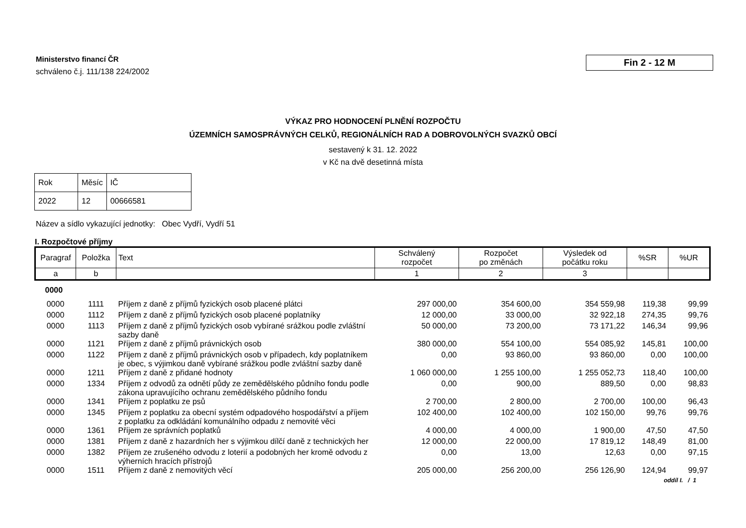Ministerstvo financí ČR
schváleno č.j. 111/138 224/2002
Fin 2 - 12 M
VÝKAZ PRO HODNOCENÍ PLNĚNÍ ROZPOČTU
ÚZEMNÍCH SAMOSPRÁVNÝCH CELKŮ, REGIONÁLNÍCH RAD A DOBROVOLNÝCH SVAZKŮ OBCÍ
sestavený k 31. 12. 2022
v Kč na dvě desetinná místa
| Rok | Měsíc | IČ |
| 2022 | 12 | 00666581 |
Název a sídlo vykazující jednotky: Obec Vydří, Vydří 51
I. Rozpočtové příjmy
| Paragraf | Položka | Text | Schválený rozpočet | Rozpočet po změnách | Výsledek od počátku roku | %SR | %UR |
| --- | --- | --- | --- | --- | --- | --- | --- |
| a | b | | 1 | 2 | 3 | | |
| 0000 | | | | | | | |
| 0000 | 1111 | Příjem z daně z příjmů fyzických osob placené plátci | 297 000,00 | 354 600,00 | 354 559,98 | 119,38 | 99,99 |
| 0000 | 1112 | Příjem z daně z příjmů fyzických osob placené poplatníky | 12 000,00 | 33 000,00 | 32 922,18 | 274,35 | 99,76 |
| 0000 | 1113 | Příjem z daně z příjmů fyzických osob vybírané srážkou podle zvláštní sazby daně | 50 000,00 | 73 200,00 | 73 171,22 | 146,34 | 99,96 |
| 0000 | 1121 | Příjem z daně z příjmů právnických osob | 380 000,00 | 554 100,00 | 554 085,92 | 145,81 | 100,00 |
| 0000 | 1122 | Příjem z daně z příjmů právnických osob v případech, kdy poplatníkem je obec, s výjimkou daně vybírané srážkou podle zvláštní sazby daně | 0,00 | 93 860,00 | 93 860,00 | 0,00 | 100,00 |
| 0000 | 1211 | Příjem z daně z přidané hodnoty | 1 060 000,00 | 1 255 100,00 | 1 255 052,73 | 118,40 | 100,00 |
| 0000 | 1334 | Příjem z odvodů za odnětí půdy ze zemědělského půdního fondu podle zákona upravujícího ochranu zemědělského půdního fondu | 0,00 | 900,00 | 889,50 | 0,00 | 98,83 |
| 0000 | 1341 | Příjem z poplatku ze psů | 2 700,00 | 2 800,00 | 2 700,00 | 100,00 | 96,43 |
| 0000 | 1345 | Příjem z poplatku za obecní systém odpadového hospodářství a příjem z poplatku za odkládání komunálního odpadu z nemovité věci | 102 400,00 | 102 400,00 | 102 150,00 | 99,76 | 99,76 |
| 0000 | 1361 | Příjem ze správních poplatků | 4 000,00 | 4 000,00 | 1 900,00 | 47,50 | 47,50 |
| 0000 | 1381 | Příjem z daně z hazardních her s výjimkou dílčí daně z technických her | 12 000,00 | 22 000,00 | 17 819,12 | 148,49 | 81,00 |
| 0000 | 1382 | Příjem ze zrušeného odvodu z loterií a podobných her kromě odvodu z výherních hracích přístrojů | 0,00 | 13,00 | 12,63 | 0,00 | 97,15 |
| 0000 | 1511 | Příjem z daně z nemovitých věcí | 205 000,00 | 256 200,00 | 256 126,90 | 124,94 | 99,97 |
oddíl I. / 1